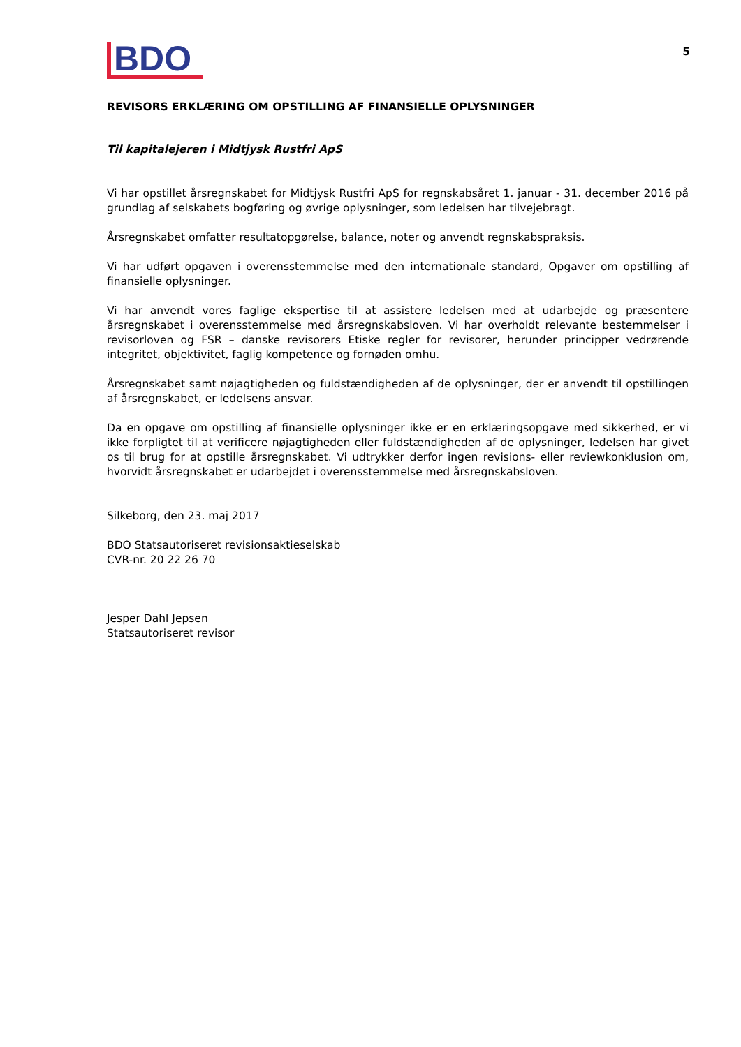BDO
5
REVISORS ERKLÆRING OM OPSTILLING AF FINANSIELLE OPLYSNINGER
Til kapitalejeren i Midtjysk Rustfri ApS
Vi har opstillet årsregnskabet for Midtjysk Rustfri ApS for regnskabsåret 1. januar - 31. december 2016 på grundlag af selskabets bogføring og øvrige oplysninger, som ledelsen har tilvejebragt.
Årsregnskabet omfatter resultatopgørelse, balance, noter og anvendt regnskabspraksis.
Vi har udført opgaven i overensstemmelse med den internationale standard, Opgaver om opstilling af finansielle oplysninger.
Vi har anvendt vores faglige ekspertise til at assistere ledelsen med at udarbejde og præsentere årsregnskabet i overensstemmelse med årsregnskabsloven. Vi har overholdt relevante bestemmelser i revisorloven og FSR – danske revisorers Etiske regler for revisorer, herunder principper vedrørende integritet, objektivitet, faglig kompetence og fornøden omhu.
Årsregnskabet samt nøjagtigheden og fuldstændigheden af de oplysninger, der er anvendt til opstillingen af årsregnskabet, er ledelsens ansvar.
Da en opgave om opstilling af finansielle oplysninger ikke er en erklæringsopgave med sikkerhed, er vi ikke forpligtet til at verificere nøjagtigheden eller fuldstændigheden af de oplysninger, ledelsen har givet os til brug for at opstille årsregnskabet. Vi udtrykker derfor ingen revisions- eller reviewkonklusion om, hvorvidt årsregnskabet er udarbejdet i overensstemmelse med årsregnskabsloven.
Silkeborg, den 23. maj 2017
BDO Statsautoriseret revisionsaktieselskab
CVR-nr. 20 22 26 70
Jesper Dahl Jepsen
Statsautoriseret revisor